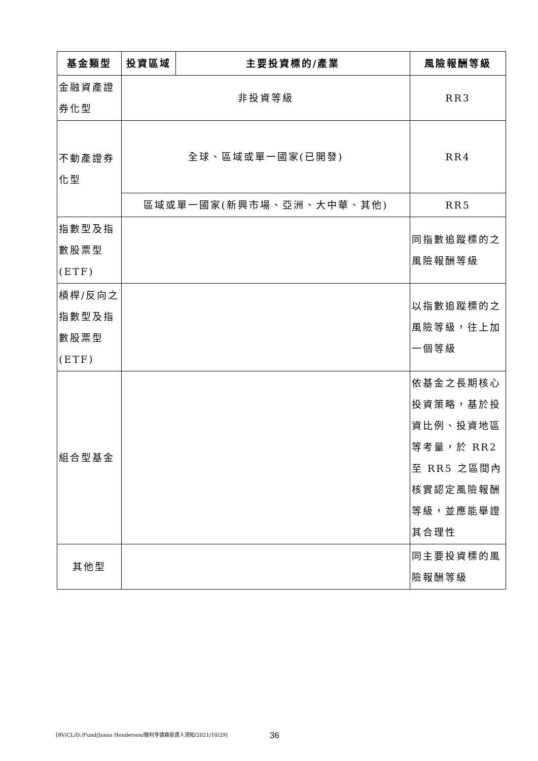| 基金類型 | 投資區域 | 主要投資標的/產業 | 風險報酬等級 |
| --- | --- | --- | --- |
| 金融資產證券化型 | 非投資等級 | | RR3 |
| 不動產證券化型 | 全球、區域或單一國家(已開發) | | RR4 |
| | 區域或單一國家(新興市場、亞洲、大中華、其他) | | RR5 |
| 指數型及指數股票型(ETF) | | | 同指數追蹤標的之風險報酬等級 |
| 槓桿/反向之指數型及指數股票型(ETF) | | | 以指數追蹤標的之風險等級，往上加一個等級 |
| 組合型基金 | | | 依基金之長期核心投資策略，基於投資比例、投資地區等考量，於 RR2 至 RR5 之區間內核實認定風險報酬等級，並應能舉證其合理性 |
| 其他型 | | | 同主要投資標的風險報酬等級 |
[RV/CL/D:/Fund/Janus Henderson/駿利亨德森投資人須知/2021/10/29] 36